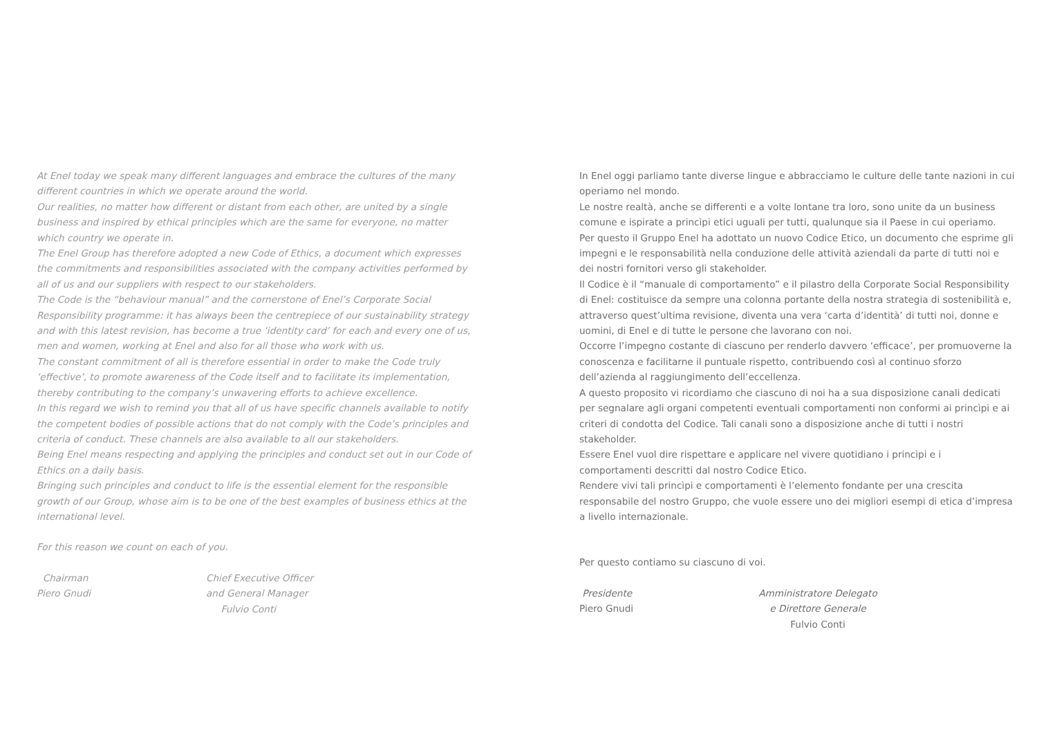At Enel today we speak many different languages and embrace the cultures of the many different countries in which we operate around the world.
Our realities, no matter how different or distant from each other, are united by a single business and inspired by ethical principles which are the same for everyone, no matter which country we operate in.
The Enel Group has therefore adopted a new Code of Ethics, a document which expresses the commitments and responsibilities associated with the company activities performed by all of us and our suppliers with respect to our stakeholders.
The Code is the “behaviour manual” and the cornerstone of Enel’s Corporate Social Responsibility programme: it has always been the centrepiece of our sustainability strategy and with this latest revision, has become a true ‘identity card’ for each and every one of us, men and women, working at Enel and also for all those who work with us.
The constant commitment of all is therefore essential in order to make the Code truly ‘effective’, to promote awareness of the Code itself and to facilitate its implementation, thereby contributing to the company’s unwavering efforts to achieve excellence.
In this regard we wish to remind you that all of us have specific channels available to notify the competent bodies of possible actions that do not comply with the Code’s principles and criteria of conduct. These channels are also available to all our stakeholders.
Being Enel means respecting and applying the principles and conduct set out in our Code of Ethics on a daily basis.
Bringing such principles and conduct to life is the essential element for the responsible growth of our Group, whose aim is to be one of the best examples of business ethics at the international level.
For this reason we count on each of you.
Chairman
Piero Gnudi
Chief Executive Officer
and General Manager
Fulvio Conti
In Enel oggi parliamo tante diverse lingue e abbracciamo le culture delle tante nazioni in cui operiamo nel mondo.
Le nostre realtà, anche se differenti e a volte lontane tra loro, sono unite da un business comune e ispirate a princìpi etici uguali per tutti, qualunque sia il Paese in cui operiamo.
Per questo il Gruppo Enel ha adottato un nuovo Codice Etico, un documento che esprime gli impegni e le responsabilità nella conduzione delle attività aziendali da parte di tutti noi e dei nostri fornitori verso gli stakeholder.
Il Codice è il “manuale di comportamento” e il pilastro della Corporate Social Responsibility di Enel: costituisce da sempre una colonna portante della nostra strategia di sostenibilità e, attraverso quest’ultima revisione, diventa una vera ‘carta d’identità’ di tutti noi, donne e uomini, di Enel e di tutte le persone che lavorano con noi.
Occorre l’impegno costante di ciascuno per renderlo davvero ‘efficace’, per promuoverne la conoscenza e facilitarne il puntuale rispetto, contribuendo così al continuo sforzo dell’azienda al raggiungimento dell’eccellenza.
A questo proposito vi ricordiamo che ciascuno di noi ha a sua disposizione canali dedicati per segnalare agli organi competenti eventuali comportamenti non conformi ai princìpi e ai criteri di condotta del Codice. Tali canali sono a disposizione anche di tutti i nostri stakeholder.
Essere Enel vuol dire rispettare e applicare nel vivere quotidiano i princìpi e i comportamenti descritti dal nostro Codice Etico.
Rendere vivi tali princìpi e comportamenti è l’elemento fondante per una crescita responsabile del nostro Gruppo, che vuole essere uno dei migliori esempi di etica d’impresa a livello internazionale.
Per questo contiamo su ciascuno di voi.
Presidente
Piero Gnudi
Amministratore Delegato
e Direttore Generale
Fulvio Conti